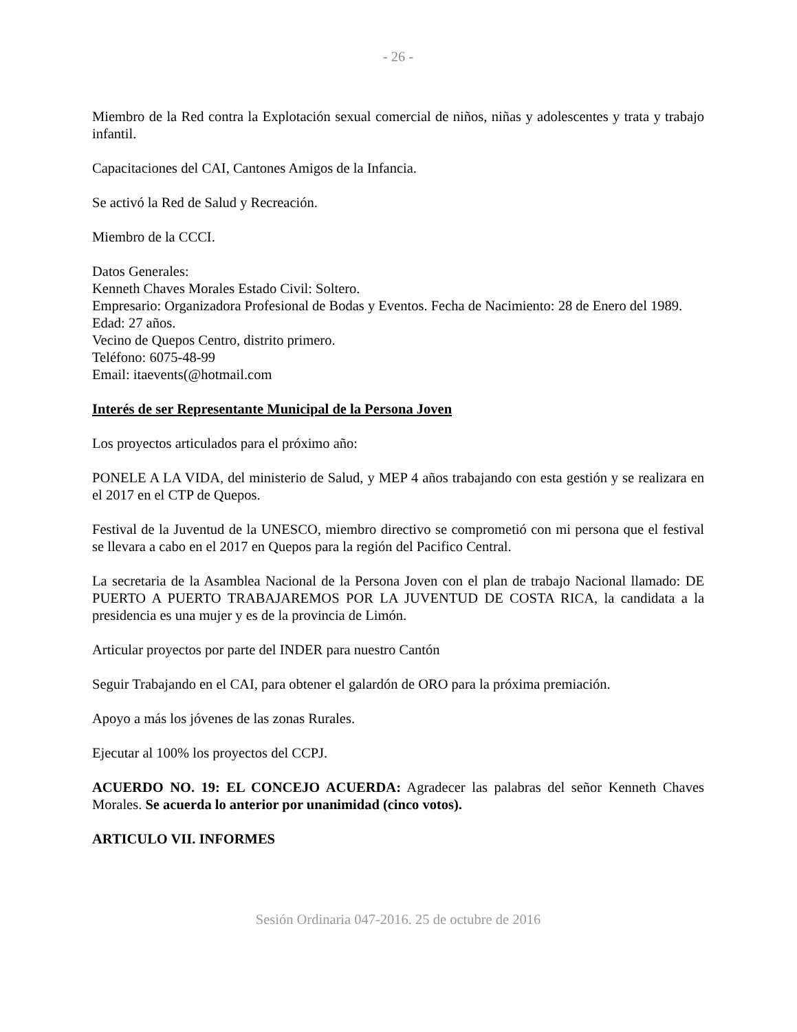- 26 -
Miembro de la Red contra la Explotación sexual comercial de niños, niñas y adolescentes y trata y trabajo infantil.
Capacitaciones del CAI, Cantones Amigos de la Infancia.
Se activó la Red de Salud y Recreación.
Miembro de la CCCI.
Datos Generales:
Kenneth Chaves Morales Estado Civil: Soltero.
Empresario: Organizadora Profesional de Bodas y Eventos. Fecha de Nacimiento: 28 de Enero del 1989.
Edad: 27 años.
Vecino de Quepos Centro, distrito primero.
Teléfono: 6075-48-99
Email: itaevents(@hotmail.com
Interés de ser Representante Municipal de la Persona Joven
Los proyectos articulados para el próximo año:
PONELE A LA VIDA, del ministerio de Salud, y MEP 4 años trabajando con esta gestión y se realizara en el 2017 en el CTP de Quepos.
Festival de la Juventud de la UNESCO, miembro directivo se comprometió con mi persona que el festival se llevara a cabo en el 2017 en Quepos para la región del Pacifico Central.
La secretaria de la Asamblea Nacional de la Persona Joven con el plan de trabajo Nacional llamado: DE PUERTO A PUERTO TRABAJAREMOS POR LA JUVENTUD DE COSTA RICA, la candidata a la presidencia es una mujer y es de la provincia de Limón.
Articular proyectos por parte del INDER para nuestro Cantón
Seguir Trabajando en el CAI, para obtener el galardón de ORO para la próxima premiación.
Apoyo a más los jóvenes de las zonas Rurales.
Ejecutar al 100% los proyectos del CCPJ.
ACUERDO NO. 19: EL CONCEJO ACUERDA: Agradecer las palabras del señor Kenneth Chaves Morales. Se acuerda lo anterior por unanimidad (cinco votos).
ARTICULO VII. INFORMES
Sesión Ordinaria 047-2016. 25 de octubre de 2016